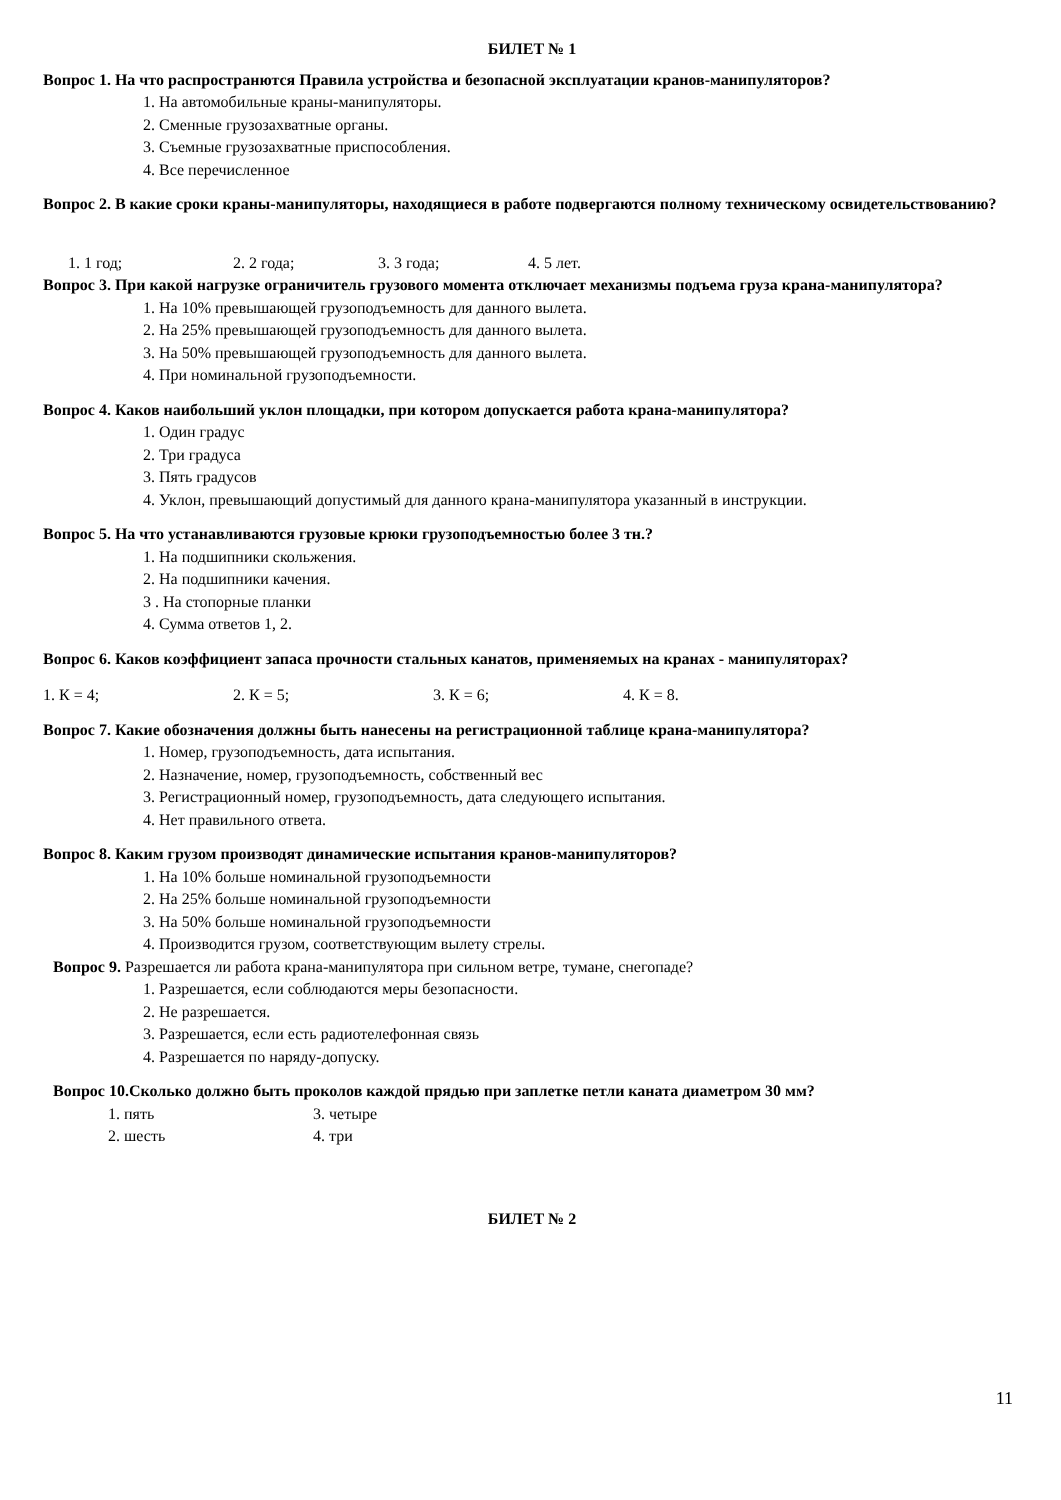БИЛЕТ № 1
Вопрос 1. На что распространются Правила устройства и безопасной эксплуатации кранов-манипуляторов?
1. На автомобильные краны-манипуляторы.
2. Сменные грузозахватные органы.
3. Съемные грузозахватные приспособления.
4. Все перечисленное
Вопрос 2. В какие сроки краны-манипуляторы, находящиеся в работе подвергаются полному техническому освидетельствованию?
1. 1 год; 2. 2 года; 3. 3 года; 4. 5 лет.
Вопрос 3. При какой нагрузке ограничитель грузового момента отключает механизмы подъема груза крана-манипулятора?
1. На 10% превышающей грузоподъемность для данного вылета.
2. На 25% превышающей грузоподъемность для данного вылета.
3. На 50% превышающей грузоподъемность для данного вылета.
4. При номинальной грузоподъемности.
Вопрос 4. Каков наибольший уклон площадки, при котором допускается работа крана-манипулятора?
1. Один градус
2. Три градуса
3. Пять градусов
4. Уклон, превышающий допустимый для данного крана-манипулятора указанный в инструкции.
Вопрос 5. На что устанавливаются грузовые крюки грузоподъемностью более 3 тн.?
1. На подшипники скольжения.
2. На подшипники качения.
3 . На стопорные планки
4. Сумма ответов 1, 2.
Вопрос 6. Каков коэффициент запаса прочности стальных канатов, применяемых на кранах - манипуляторах?
1. К = 4; 2. К = 5; 3. К = 6; 4. К = 8.
Вопрос 7. Какие обозначения должны быть нанесены на регистрационной таблице крана-манипулятора?
1. Номер, грузоподъемность, дата испытания.
2. Назначение, номер, грузоподъемность, собственный вес
3. Регистрационный номер, грузоподъемность, дата следующего испытания.
4. Нет правильного ответа.
Вопрос 8. Каким грузом производят динамические испытания кранов-манипуляторов?
1. На 10% больше номинальной грузоподъемности
2. На 25% больше номинальной грузоподъемности
3. На 50% больше номинальной грузоподъемности
4. Производится грузом, соответствующим вылету стрелы.
Вопрос 9. Разрешается ли работа крана-манипулятора при сильном ветре, тумане, снегопаде?
1. Разрешается, если соблюдаются меры безопасности.
2. Не разрешается.
3. Разрешается, если есть радиотелефонная связь
4. Разрешается по наряду-допуску.
Вопрос 10.Сколько должно быть проколов каждой прядью при заплетке петли каната диаметром 30 мм?
1. пять 3. четыре
2. шесть 4. три
БИЛЕТ № 2
11